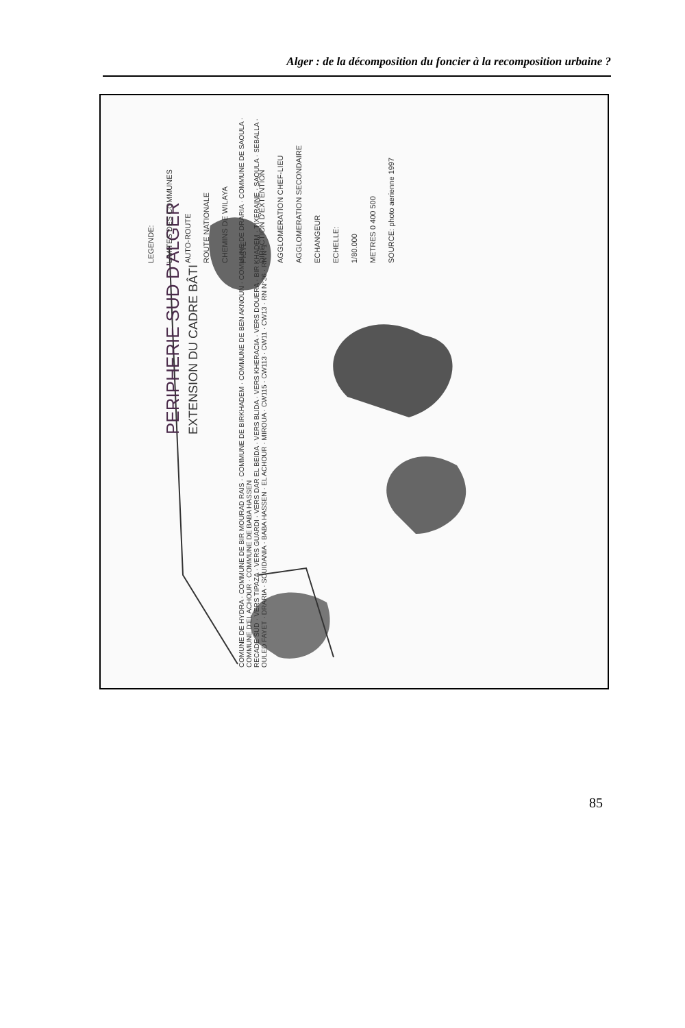Alger : de la décomposition du foncier à la recomposition urbaine ?
PERIPHERIE SUD D'ALGER
EXTENSION DU CADRE BÂTI
LEGENDE:
LIMITES DES COMMUNES
AUTO-ROUTE
ROUTE NATIONALE
CHEMINS DE WILAYA
PISTE
DIRECTION D'EXTENTION
AGGLOMERATION CHEF-LIEU
AGGLOMERATION SECONDAIRE
ECHANGEUR
ECHELLE:
1/80.000
METRES 0 400 500
SOURCE: photo aerienne 1997
COMUNE DE HYDRA · COMMUNE DE BIR MOURAD RAIS · COMMUNE DE BIRKHADEM · COMMUNE DE BEN AKNOUN · COMMUNE DE DRARIA · COMMUNE DE SAOULA · COMMUNE D'EL ACHOUR · COMMUNE DE BABA HASSEN
RECADE SUD · VERS TIPAZA · VERS GUARDI · VERS DAR EL BEIDA · VERS BLIDA · VERS KHERACIA · VERS DOUERA · BIR KHADEM · TIXERAINE · SAOULA · SEBALLA · OULED FAYET · DRARIA · SOUIDANIA · BABA HASSEN · EL ACHOUR · MIROUA · CW115 · CW113 · CW11 · CW13 · RN N°36 · RN N°1
85